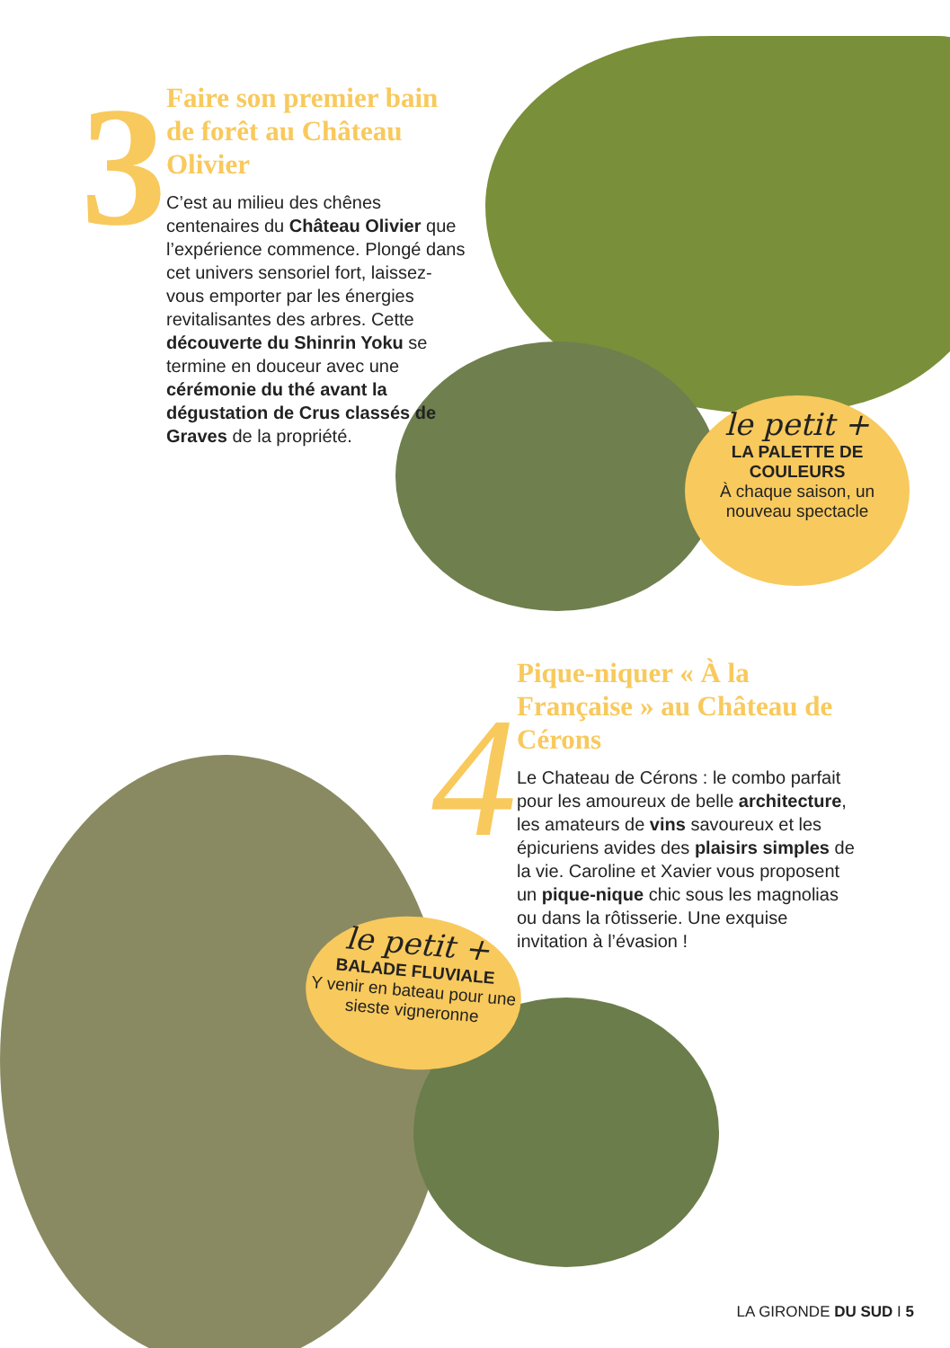3
Faire son premier bain de forêt au Château Olivier
C’est au milieu des chênes centenaires du Château Olivier que l’expérience commence. Plongé dans cet univers sensoriel fort, laissez-vous emporter par les énergies revitalisantes des arbres. Cette découverte du Shinrin Yoku se termine en douceur avec une cérémonie du thé avant la dégustation de Crus classés de Graves de la propriété.
le petit +
LA PALETTE DE COULEURS
À chaque saison, un nouveau spectacle
4
Pique-niquer « À la Française » au Château de Cérons
Le Chateau de Cérons : le combo parfait pour les amoureux de belle architecture, les amateurs de vins savoureux et les épicuriens avides des plaisirs simples de la vie. Caroline et Xavier vous proposent un pique-nique chic sous les magnolias ou dans la rôtisserie. Une exquise invitation à l’évasion !
le petit +
BALADE FLUVIALE
Y venir en bateau pour une sieste vigneronne
LA GIRONDE DU SUD I 5